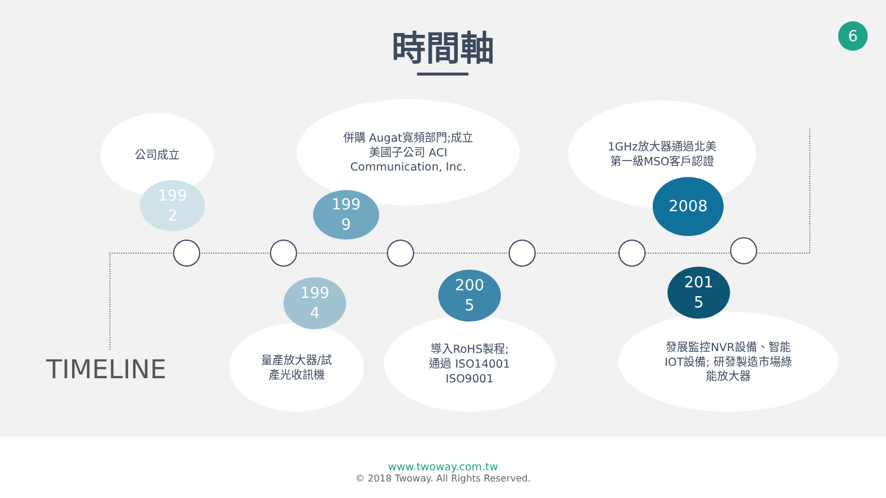時間軸 6
公司成立
併購 Augat寬頻部門;成立
美國子公司 ACI
Communication, Inc.
1GHz放大器通過北美
第一級MSO客戶認證
量產放大器/試
產光收訊機
導入RoHS製程;
通過 ISO14001
ISO9001
發展監控NVR設備、智能
IOT設備; 研發製造市場綠
能放大器
199
2
199
9
199
4
200
5
2008
201
5
TIMELINE
www.twoway.com.tw
© 2018 Twoway. All Rights Reserved.